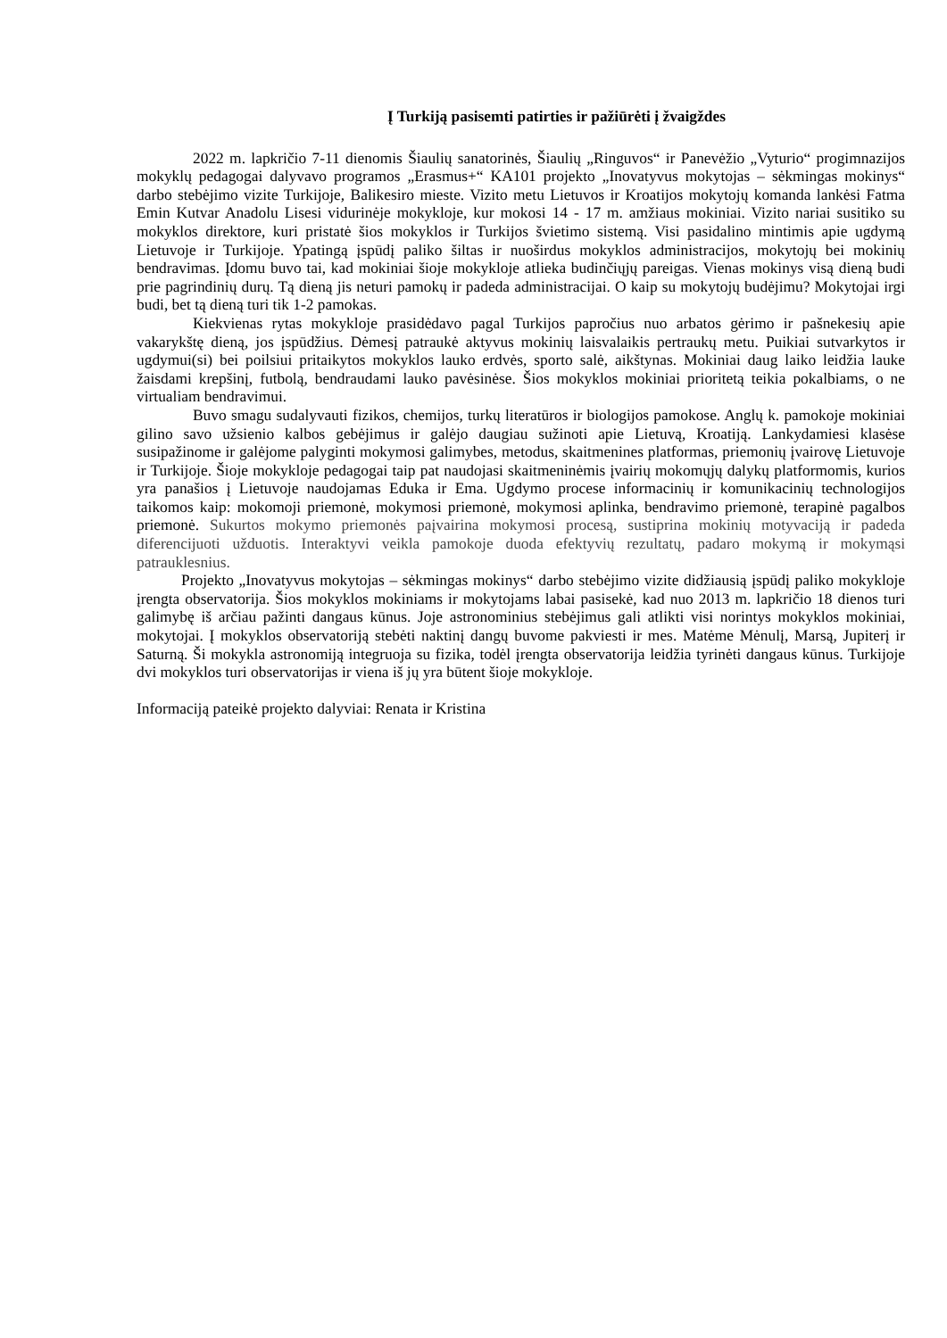Į Turkiją pasisemti patirties ir pažiūrėti į žvaigždes
2022 m. lapkričio 7-11 dienomis Šiaulių sanatorinės, Šiaulių „Ringuvos“ ir Panevėžio „Vyturio“ progimnazijos mokyklų pedagogai dalyvavo programos „Erasmus+“ KA101 projekto „Inovatyvus mokytojas – sėkmingas mokinys“ darbo stebėjimo vizite Turkijoje, Balikesiro mieste. Vizito metu Lietuvos ir Kroatijos mokytojų komanda lankėsi Fatma Emin Kutvar Anadolu Lisesi vidurinėje mokykloje, kur mokosi 14 - 17 m. amžiaus mokiniai. Vizito nariai susitiko su mokyklos direktore, kuri pristatė šios mokyklos ir Turkijos švietimo sistemą. Visi pasidalino mintimis apie ugdymą Lietuvoje ir Turkijoje. Ypatingą įspūdį paliko šiltas ir nuoširdus mokyklos administracijos, mokytojų bei mokinių bendravimas. Įdomu buvo tai, kad mokiniai šioje mokykloje atlieka budinčiųjų pareigas. Vienas mokinys visą dieną budi prie pagrindinių durų. Tą dieną jis neturi pamokų ir padeda administracijai. O kaip su mokytojų budėjimu? Mokytojai irgi budi, bet tą dieną turi tik 1-2 pamokas.
Kiekvienas rytas mokykloje prasidėdavo pagal Turkijos papročius nuo arbatos gėrimo ir pašnekesių apie vakarykštę dieną, jos įspūdžius. Dėmesį patraukė aktyvus mokinių laisvalaikis pertraukų metu. Puikiai sutvarkytos ir ugdymui(si) bei poilsiui pritaikytos mokyklos lauko erdvės, sporto salė, aikštynas. Mokiniai daug laiko leidžia lauke žaisdami krepšinį, futbolą, bendraudami lauko pavėsinėse. Šios mokyklos mokiniai prioritetą teikia pokalbiams, o ne virtualiam bendravimui.
Buvo smagu sudalyvauti fizikos, chemijos, turkų literatūros ir biologijos pamokose. Anglų k. pamokoje mokiniai gilino savo užsienio kalbos gebėjimus ir galėjo daugiau sužinoti apie Lietuvą, Kroatiją. Lankydamiesi klasėse susipažinome ir galėjome palyginti mokymosi galimybes, metodus, skaitmenines platformas, priemonių įvairovę Lietuvoje ir Turkijoje. Šioje mokykloje pedagogai taip pat naudojasi skaitmeninėmis įvairių mokomųjų dalykų platformomis, kurios yra panašios į Lietuvoje naudojamas Eduka ir Ema. Ugdymo procese informacinių ir komunikacinių technologijos taikomos kaip: mokomoji priemonė, mokymosi priemonė, mokymosi aplinka, bendravimo priemonė, terapinė pagalbos priemonė. Sukurtos mokymo priemonės paįvairina mokymosi procesą, sustiprina mokinių motyvaciją ir padeda diferencijuoti užduotis. Interaktyvi veikla pamokoje duoda efektyvių rezultatų, padaro mokymą ir mokymąsi patrauklesnius.
Projekto „Inovatyvus mokytojas – sėkmingas mokinys“ darbo stebėjimo vizite didžiausią įspūdį paliko mokykloje įrengta observatorija. Šios mokyklos mokiniams ir mokytojams labai pasisekė, kad nuo 2013 m. lapkričio 18 dienos turi galimybę iš arčiau pažinti dangaus kūnus. Joje astronominius stebėjimus gali atlikti visi norintys mokyklos mokiniai, mokytojai. Į mokyklos observatoriją stebėti naktinį dangų buvome pakviesti ir mes. Matėme Mėnulį, Marsą, Jupiterį ir Saturną. Ši mokykla astronomiją integruoja su fizika, todėl įrengta observatorija leidžia tyrinėti dangaus kūnus. Turkijoje dvi mokyklos turi observatorijas ir viena iš jų yra būtent šioje mokykloje.
Informaciją pateikė projekto dalyviai: Renata ir Kristina